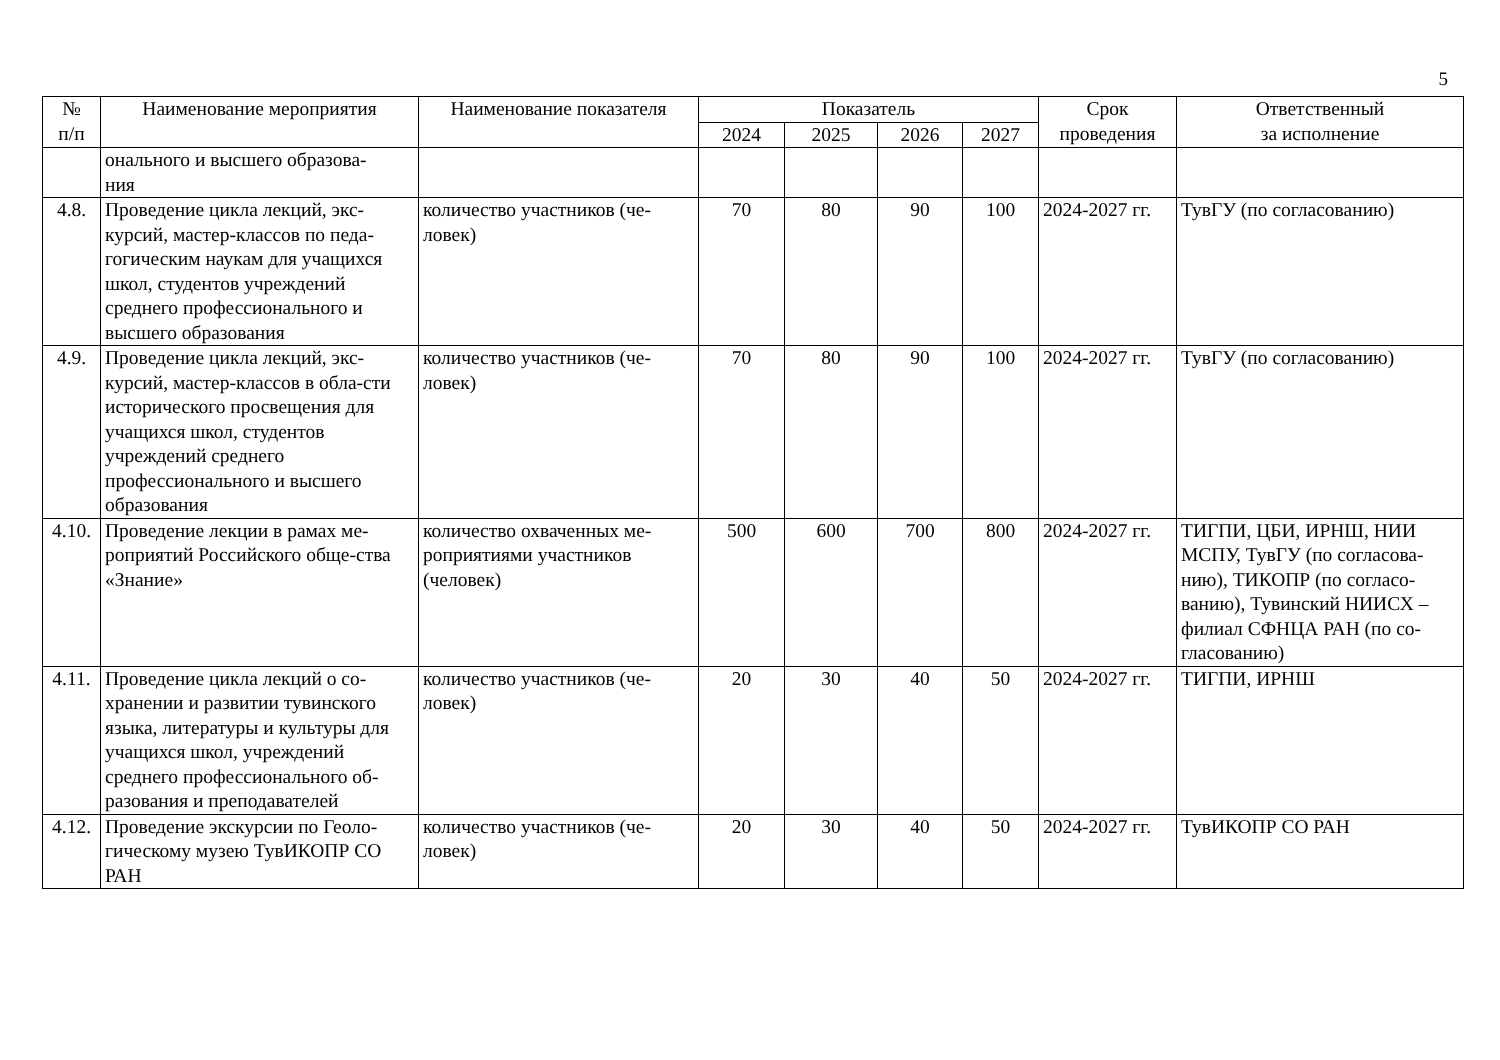5
| № п/п | Наименование мероприятия | Наименование показателя | Показатель | | | | Срок проведения | Ответственный за исполнение |
| --- | --- | --- | --- | --- | --- | --- | --- | --- |
| | | | 2024 | 2025 | 2026 | 2027 | | |
| | онального и высшего образова- ния | | | | | | | |
| 4.8. | Проведение цикла лекций, экс-курсий, мастер-классов по педа-гогическим наукам для учащихся школ, студентов учреждений среднего профессионального и высшего образования | количество участников (че-ловек) | 70 | 80 | 90 | 100 | 2024-2027 гг. | ТувГУ (по согласованию) |
| 4.9. | Проведение цикла лекций, экс-курсий, мастер-классов в обла-сти исторического просвещения для учащихся школ, студентов учреждений среднего профессионального и высшего образования | количество участников (че-ловек) | 70 | 80 | 90 | 100 | 2024-2027 гг. | ТувГУ (по согласованию) |
| 4.10. | Проведение лекции в рамах ме-роприятий Российского обще-ства «Знание» | количество охваченных ме-роприятиями участников (человек) | 500 | 600 | 700 | 800 | 2024-2027 гг. | ТИГПИ, ЦБИ, ИРНШ, НИИ МСПУ, ТувГУ (по согласова-нию), ТИКОПР (по согласо-ванию), Тувинский НИИСХ – филиал СФНЦА РАН (по со-гласованию) |
| 4.11. | Проведение цикла лекций о со-хранении и развитии тувинского языка, литературы и культуры для учащихся школ, учреждений среднего профессионального об-разования и преподавателей | количество участников (че-ловек) | 20 | 30 | 40 | 50 | 2024-2027 гг. | ТИГПИ, ИРНШ |
| 4.12. | Проведение экскурсии по Геоло-гическому музею ТувИКОПР СО РАН | количество участников (че-ловек) | 20 | 30 | 40 | 50 | 2024-2027 гг. | ТувИКОПР СО РАН |